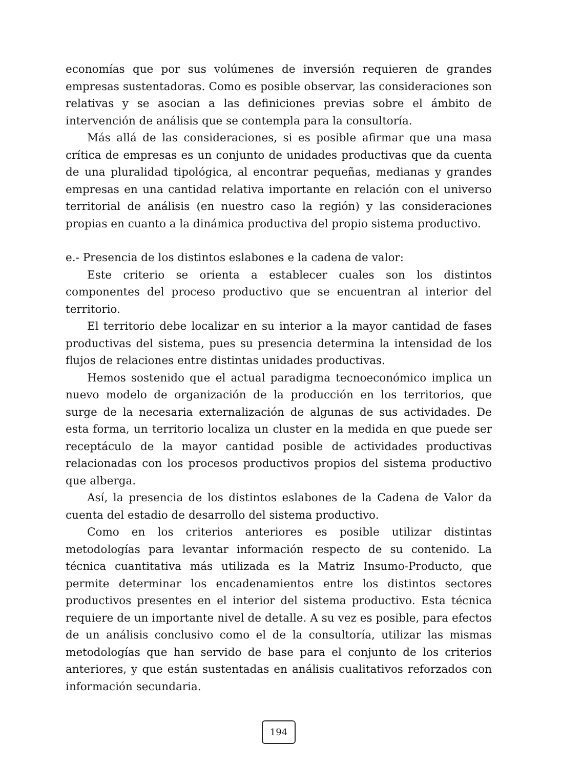economías que por sus volúmenes de inversión requieren de grandes empresas sustentadoras. Como es posible observar, las consideraciones son relativas y se asocian a las definiciones previas sobre el ámbito de intervención de análisis que se contempla para la consultoría.
Más allá de las consideraciones, si es posible afirmar que una masa crítica de empresas es un conjunto de unidades productivas que da cuenta de una pluralidad tipológica, al encontrar pequeñas, medianas y grandes empresas en una cantidad relativa importante en relación con el universo territorial de análisis (en nuestro caso la región) y las consideraciones propias en cuanto a la dinámica productiva del propio sistema productivo.
e.- Presencia de los distintos eslabones e la cadena de valor:
Este criterio se orienta a establecer cuales son los distintos componentes del proceso productivo que se encuentran al interior del territorio.
El territorio debe localizar en su interior a la mayor cantidad de fases productivas del sistema, pues su presencia determina la intensidad de los flujos de relaciones entre distintas unidades productivas.
Hemos sostenido que el actual paradigma tecnoeconómico implica un nuevo modelo de organización de la producción en los territorios, que surge de la necesaria externalización de algunas de sus actividades. De esta forma, un territorio localiza un cluster en la medida en que puede ser receptáculo de la mayor cantidad posible de actividades productivas relacionadas con los procesos productivos propios del sistema productivo que alberga.
Así, la presencia de los distintos eslabones de la Cadena de Valor da cuenta del estadio de desarrollo del sistema productivo.
Como en los criterios anteriores es posible utilizar distintas metodologías para levantar información respecto de su contenido. La técnica cuantitativa más utilizada es la Matriz Insumo-Producto, que permite determinar los encadenamientos entre los distintos sectores productivos presentes en el interior del sistema productivo. Esta técnica requiere de un importante nivel de detalle. A su vez es posible, para efectos de un análisis conclusivo como el de la consultoría, utilizar las mismas metodologías que han servido de base para el conjunto de los criterios anteriores, y que están sustentadas en análisis cualitativos reforzados con información secundaria.
194